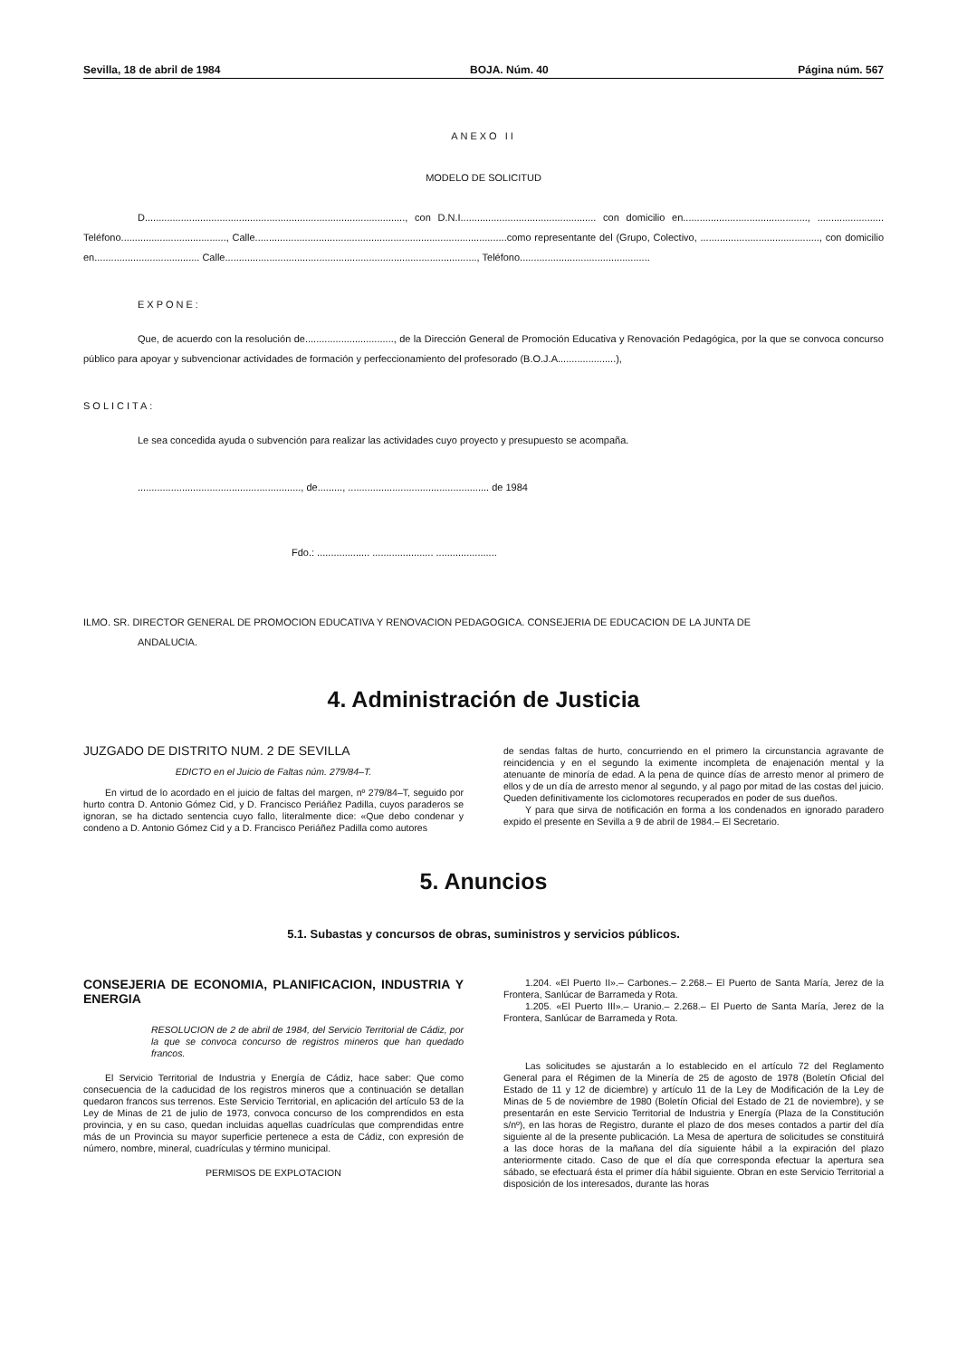Sevilla, 18 de abril de 1984 BOJA. Núm. 40 Página núm. 567
ANEXO II
MODELO DE SOLICITUD
D.............................................................................................., con D.N.I................................................. con domicilio en............................................., ........................ Teléfono......................................, Calle...........................................................................................como representante del (Grupo, Colectivo, ..........................................., con domicilio en...................................... Calle..........................................................................................., Teléfono...............................................
EXPONE:
Que, de acuerdo con la resolución de................................, de la Dirección General de Promoción Educativa y Renovación Pedagógica, por la que se convoca concurso público para apoyar y subvencionar actividades de formación y perfeccionamiento del profesorado (B.O.J.A.....................),
SOLICITA:
Le sea concedida ayuda o subvención para realizar las actividades cuyo proyecto y presupuesto se acompaña.
..........................................................., de........., ................................................... de 1984
Fdo.: ................... ...................... ......................
ILMO. SR. DIRECTOR GENERAL DE PROMOCION EDUCATIVA Y RENOVACION PEDAGOGICA. CONSEJERIA DE EDUCACION DE LA JUNTA DE
ANDALUCIA.
4. Administración de Justicia
JUZGADO DE DISTRITO NUM. 2 DE SEVILLA
EDICTO en el Juicio de Faltas núm. 279/84–T.
En virtud de lo acordado en el juicio de faltas del margen, nº 279/84–T, seguido por hurto contra D. Antonio Gómez Cid, y D. Francisco Periáñez Padilla, cuyos paraderos se ignoran, se ha dictado sentencia cuyo fallo, literalmente dice: «Que debo condenar y condeno a D. Antonio Gómez Cid y a D. Francisco Periáñez Padilla como autores
de sendas faltas de hurto, concurriendo en el primero la circunstancia agravante de reincidencia y en el segundo la eximente incompleta de enajenación mental y la atenuante de minoría de edad. A la pena de quince días de arresto menor al primero de ellos y de un día de arresto menor al segundo, y al pago por mitad de las costas del juicio. Queden definitivamente los ciclomotores recuperados en poder de sus dueños.
Y para que sirva de notificación en forma a los condenados en ignorado paradero expido el presente en Sevilla a 9 de abril de 1984.– El Secretario.
5. Anuncios
5.1. Subastas y concursos de obras, suministros y servicios públicos.
CONSEJERIA DE ECONOMIA, PLANIFICACION, INDUSTRIA Y ENERGIA
RESOLUCION de 2 de abril de 1984, del Servicio Territorial de Cádiz, por la que se convoca concurso de registros mineros que han quedado francos.
El Servicio Territorial de Industria y Energía de Cádiz, hace saber: Que como consecuencia de la caducidad de los registros mineros que a continuación se detallan quedaron francos sus terrenos. Este Servicio Territorial, en aplicación del artículo 53 de la Ley de Minas de 21 de julio de 1973, convoca concurso de los comprendidos en esta provincia, y en su caso, quedan incluidas aquellas cuadrículas que comprendidas entre más de un Provincia su mayor superficie pertenece a esta de Cádiz, con expresión de número, nombre, mineral, cuadrículas y término municipal.
PERMISOS DE EXPLOTACION
1.204. «El Puerto II».– Carbones.– 2.268.– El Puerto de Santa María, Jerez de la Frontera, Sanlúcar de Barrameda y Rota.
1.205. «El Puerto III».– Uranio.– 2.268.– El Puerto de Santa María, Jerez de la Frontera, Sanlúcar de Barrameda y Rota.
Las solicitudes se ajustarán a lo establecido en el artículo 72 del Reglamento General para el Régimen de la Minería de 25 de agosto de 1978 (Boletín Oficial del Estado de 11 y 12 de diciembre) y artículo 11 de la Ley de Modificación de la Ley de Minas de 5 de noviembre de 1980 (Boletín Oficial del Estado de 21 de noviembre), y se presentarán en este Servicio Territorial de Industria y Energía (Plaza de la Constitución s/nº), en las horas de Registro, durante el plazo de dos meses contados a partir del día siguiente al de la presente publicación. La Mesa de apertura de solicitudes se constituirá a las doce horas de la mañana del día siguiente hábil a la expiración del plazo anteriormente citado. Caso de que el día que corresponda efectuar la apertura sea sábado, se efectuará ésta el primer día hábil siguiente. Obran en este Servicio Territorial a disposición de los interesados, durante las horas